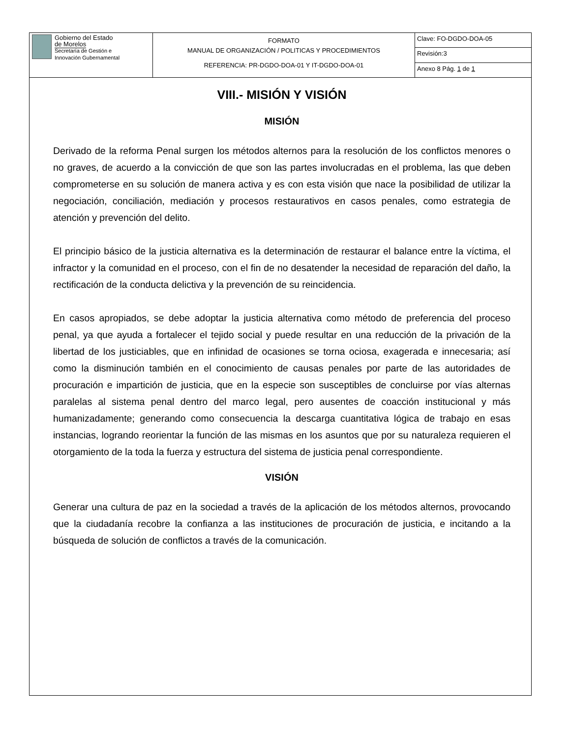| Gobierno del Estado de Morelos Secretaría de Gestión e Innovación Gubernamental | FORMATO MANUAL DE ORGANIZACIÓN / POLITICAS Y PROCEDIMIENTOS REFERENCIA: PR-DGDO-DOA-01 Y IT-DGDO-DOA-01 | Clave: FO-DGDO-DOA-05 |
| | | Revisión:3 |
| | | Anexo 8 Pág. 1 de 1 |
VIII.- MISIÓN Y VISIÓN
MISIÓN
Derivado de la reforma Penal surgen los métodos alternos para la resolución de los conflictos menores o no graves, de acuerdo a la convicción de que son las partes involucradas en el problema, las que deben comprometerse en su solución de manera activa y es con esta visión que nace la posibilidad de utilizar la negociación, conciliación, mediación y procesos restaurativos en casos penales, como estrategia de atención y prevención del delito.
El principio básico de la justicia alternativa es la determinación de restaurar el balance entre la víctima, el infractor y la comunidad en el proceso, con el fin de no desatender la necesidad de reparación del daño, la rectificación de la conducta delictiva y la prevención de su reincidencia.
En casos apropiados, se debe adoptar la justicia alternativa como método de preferencia del proceso penal, ya que ayuda a fortalecer el tejido social y puede resultar en una reducción de la privación de la libertad de los justiciables, que en infinidad de ocasiones se torna ociosa, exagerada e innecesaria; así como la disminución también en el conocimiento de causas penales por parte de las autoridades de procuración e impartición de justicia, que en la especie son susceptibles de concluirse por vías alternas paralelas al sistema penal dentro del marco legal, pero ausentes de coacción institucional y más humanizadamente; generando como consecuencia la descarga cuantitativa lógica de trabajo en esas instancias, logrando reorientar la función de las mismas en los asuntos que por su naturaleza requieren el otorgamiento de la toda la fuerza y estructura del sistema de justicia penal correspondiente.
VISIÓN
Generar una cultura de paz en la sociedad a través de la aplicación de los métodos alternos, provocando que la ciudadanía recobre la confianza a las instituciones de procuración de justicia, e incitando a la búsqueda de solución de conflictos a través de la comunicación.